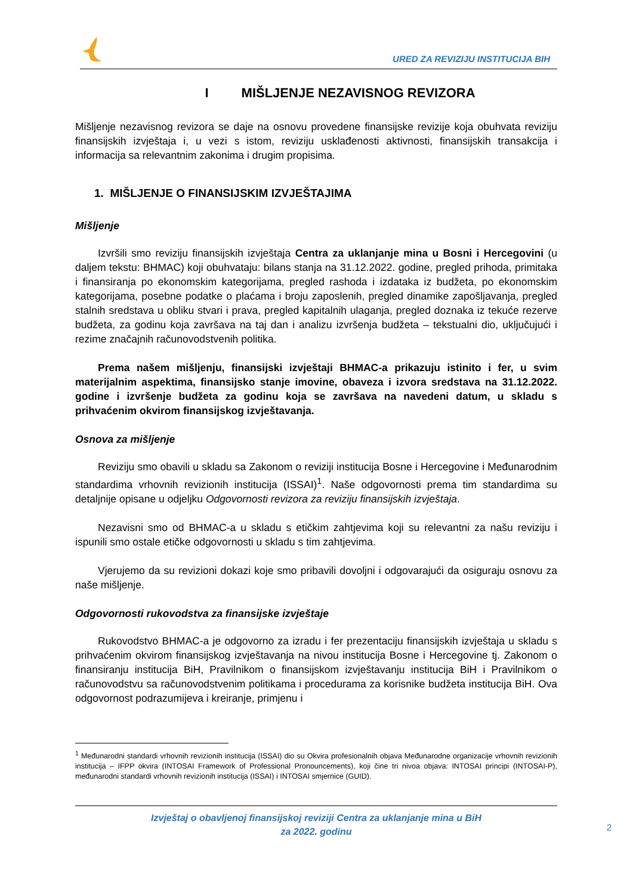URED ZA REVIZIJU INSTITUCIJA BIH
I MIŠLJENJE NEZAVISNOG REVIZORA
Mišljenje nezavisnog revizora se daje na osnovu provedene finansijske revizije koja obuhvata reviziju finansijskih izvještaja i, u vezi s istom, reviziju usklađenosti aktivnosti, finansijskih transakcija i informacija sa relevantnim zakonima i drugim propisima.
1. MIŠLJENJE O FINANSIJSKIM IZVJEŠTAJIMA
Mišljenje
Izvršili smo reviziju finansijskih izvještaja Centra za uklanjanje mina u Bosni i Hercegovini (u daljem tekstu: BHMAC) koji obuhvataju: bilans stanja na 31.12.2022. godine, pregled prihoda, primitaka i finansiranja po ekonomskim kategorijama, pregled rashoda i izdataka iz budžeta, po ekonomskim kategorijama, posebne podatke o plaćama i broju zaposlenih, pregled dinamike zapošljavanja, pregled stalnih sredstava u obliku stvari i prava, pregled kapitalnih ulaganja, pregled doznaka iz tekuće rezerve budžeta, za godinu koja završava na taj dan i analizu izvršenja budžeta – tekstualni dio, uključujući i rezime značajnih računovodstvenih politika.
Prema našem mišljenju, finansijski izvještaji BHMAC-a prikazuju istinito i fer, u svim materijalnim aspektima, finansijsko stanje imovine, obaveza i izvora sredstava na 31.12.2022. godine i izvršenje budžeta za godinu koja se završava na navedeni datum, u skladu s prihvaćenim okvirom finansijskog izvještavanja.
Osnova za mišljenje
Reviziju smo obavili u skladu sa Zakonom o reviziji institucija Bosne i Hercegovine i Međunarodnim standardima vrhovnih revizionih institucija (ISSAI)<sup>1</sup>. Naše odgovornosti prema tim standardima su detaljnije opisane u odjeljku Odgovornosti revizora za reviziju finansijskih izvještaja.
Nezavisni smo od BHMAC-a u skladu s etičkim zahtjevima koji su relevantni za našu reviziju i ispunili smo ostale etičke odgovornosti u skladu s tim zahtjevima.
Vjerujemo da su revizioni dokazi koje smo pribavili dovoljni i odgovarajući da osiguraju osnovu za naše mišljenje.
Odgovornosti rukovodstva za finansijske izvještaje
Rukovodstvo BHMAC-a je odgovorno za izradu i fer prezentaciju finansijskih izvještaja u skladu s prihvaćenim okvirom finansijskog izvještavanja na nivou institucija Bosne i Hercegovine tj. Zakonom o finansiranju institucija BiH, Pravilnikom o finansijskom izvještavanju institucija BiH i Pravilnikom o računovodstvu sa računovodstvenim politikama i procedurama za korisnike budžeta institucija BiH. Ova odgovornost podrazumijeva i kreiranje, primjenu i
<sup>1</sup> Međunarodni standardi vrhovnih revizionih institucija (ISSAI) dio su Okvira profesionalnih objava Međunarodne organizacije vrhovnih revizionih institucija – IFPP okvira (INTOSAI Framework of Professional Pronouncements), koji čine tri nivoa objava: INTOSAI principi (INTOSAI-P), međunarodni standardi vrhovnih revizionih institucija (ISSAI) i INTOSAI smjernice (GUID).
Izvještaj o obavljenoj finansijskoj reviziji Centra za uklanjanje mina u BiH
za 2022. godinu
2